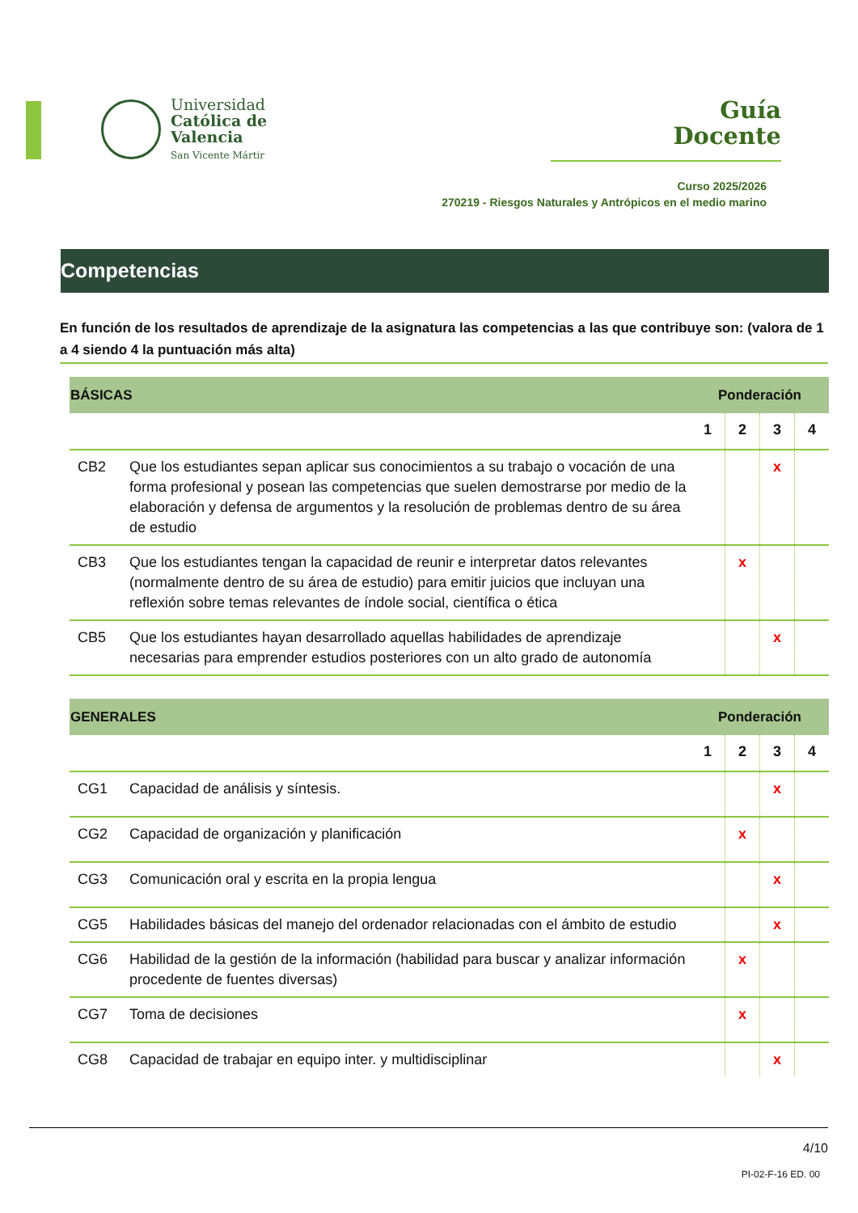Universidad
Católica de
Valencia
San Vicente Mártir
Guía
Docente
Curso 2025/2026
270219 - Riesgos Naturales y Antrópicos en el medio marino
Competencias
En función de los resultados de aprendizaje de la asignatura las competencias a las que contribuye son: (valora de 1 a 4 siendo 4 la puntuación más alta)
| BÁSICAS | | Ponderación | | | |
| --- | --- | --- | --- | --- | --- |
| | | 1 | 2 | 3 | 4 |
| CB2 | Que los estudiantes sepan aplicar sus conocimientos a su trabajo o vocación de una forma profesional y posean las competencias que suelen demostrarse por medio de la elaboración y defensa de argumentos y la resolución de problemas dentro de su área de estudio | | | x | |
| CB3 | Que los estudiantes tengan la capacidad de reunir e interpretar datos relevantes (normalmente dentro de su área de estudio) para emitir juicios que incluyan una reflexión sobre temas relevantes de índole social, científica o ética | | x | | |
| CB5 | Que los estudiantes hayan desarrollado aquellas habilidades de aprendizaje necesarias para emprender estudios posteriores con un alto grado de autonomía | | | x | |
| GENERALES | | Ponderación | | | |
| --- | --- | --- | --- | --- | --- |
| | | 1 | 2 | 3 | 4 |
| CG1 | Capacidad de análisis y síntesis. | | | x | |
| CG2 | Capacidad de organización y planificación | | x | | |
| CG3 | Comunicación oral y escrita en la propia lengua | | | x | |
| CG5 | Habilidades básicas del manejo del ordenador relacionadas con el ámbito de estudio | | | x | |
| CG6 | Habilidad de la gestión de la información (habilidad para buscar y analizar información procedente de fuentes diversas) | | x | | |
| CG7 | Toma de decisiones | | x | | |
| CG8 | Capacidad de trabajar en equipo inter. y multidisciplinar | | | x | |
4/10
PI-02-F-16 ED. 00